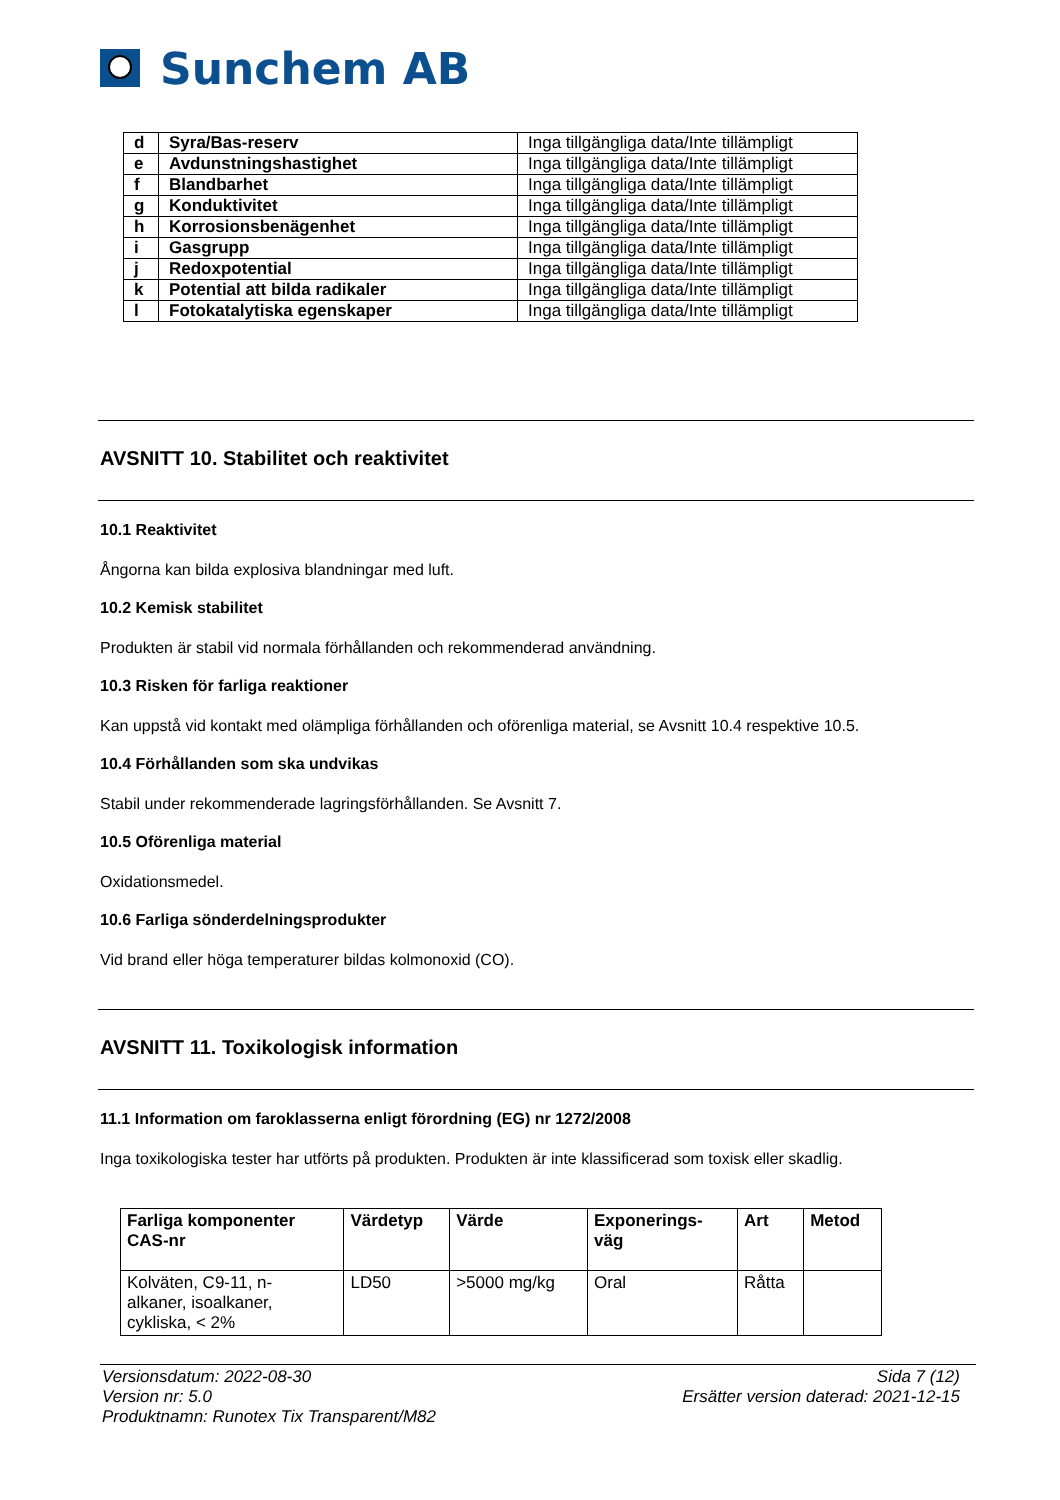Sunchem AB
| d | Syra/Bas-reserv | Inga tillgängliga data/Inte tillämpligt |
| e | Avdunstningshastighet | Inga tillgängliga data/Inte tillämpligt |
| f | Blandbarhet | Inga tillgängliga data/Inte tillämpligt |
| g | Konduktivitet | Inga tillgängliga data/Inte tillämpligt |
| h | Korrosionsbenägenhet | Inga tillgängliga data/Inte tillämpligt |
| i | Gasgrupp | Inga tillgängliga data/Inte tillämpligt |
| j | Redoxpotential | Inga tillgängliga data/Inte tillämpligt |
| k | Potential att bilda radikaler | Inga tillgängliga data/Inte tillämpligt |
| l | Fotokatalytiska egenskaper | Inga tillgängliga data/Inte tillämpligt |
AVSNITT 10. Stabilitet och reaktivitet
10.1 Reaktivitet
Ångorna kan bilda explosiva blandningar med luft.
10.2 Kemisk stabilitet
Produkten är stabil vid normala förhållanden och rekommenderad användning.
10.3 Risken för farliga reaktioner
Kan uppstå vid kontakt med olämpliga förhållanden och oförenliga material, se Avsnitt 10.4 respektive 10.5.
10.4 Förhållanden som ska undvikas
Stabil under rekommenderade lagringsförhållanden. Se Avsnitt 7.
10.5 Oförenliga material
Oxidationsmedel.
10.6 Farliga sönderdelningsprodukter
Vid brand eller höga temperaturer bildas kolmonoxid (CO).
AVSNITT 11. Toxikologisk information
11.1 Information om faroklasserna enligt förordning (EG) nr 1272/2008
Inga toxikologiska tester har utförts på produkten. Produkten är inte klassificerad som toxisk eller skadlig.
| Farliga komponenter CAS-nr | Värdetyp | Värde | Exponerings- väg | Art | Metod |
| --- | --- | --- | --- | --- | --- |
| Kolväten, C9-11, n- alkaner, isoalkaner, cykliska, < 2% | LD50 | >5000 mg/kg | Oral | Råtta | |
Versionsdatum: 2022-08-30
Version nr: 5.0
Produktnamn: Runotex Tix Transparent/M82
Sida 7 (12)
Ersätter version daterad: 2021-12-15